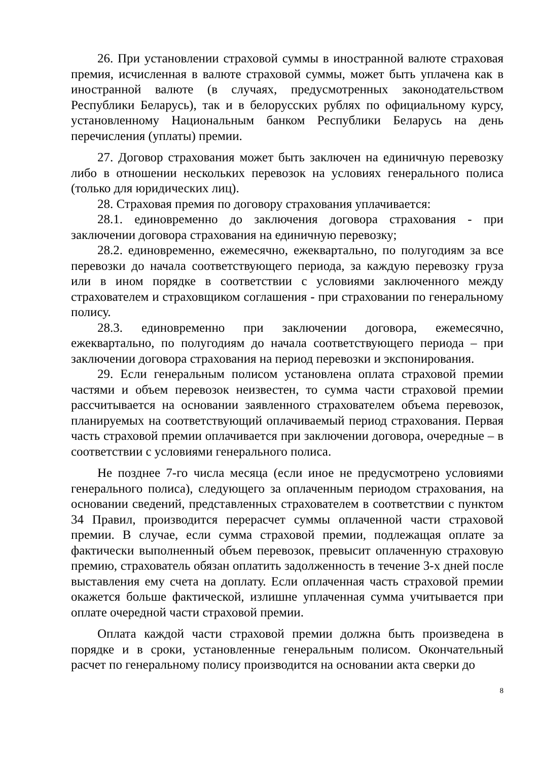26. При установлении страховой суммы в иностранной валюте страховая премия, исчисленная в валюте страховой суммы, может быть уплачена как в иностранной валюте (в случаях, предусмотренных законодательством Республики Беларусь), так и в белорусских рублях по официальному курсу, установленному Национальным банком Республики Беларусь на день перечисления (уплаты) премии.
27. Договор страхования может быть заключен на единичную перевозку либо в отношении нескольких перевозок на условиях генерального полиса (только для юридических лиц).
28. Страховая премия по договору страхования уплачивается:
28.1. единовременно до заключения договора страхования - при заключении договора страхования на единичную перевозку;
28.2. единовременно, ежемесячно, ежеквартально, по полугодиям за все перевозки до начала соответствующего периода, за каждую перевозку груза или в ином порядке в соответствии с условиями заключенного между страхователем и страховщиком соглашения - при страховании по генеральному полису.
28.3. единовременно при заключении договора, ежемесячно, ежеквартально, по полугодиям до начала соответствующего периода – при заключении договора страхования на период перевозки и экспонирования.
29. Если генеральным полисом установлена оплата страховой премии частями и объем перевозок неизвестен, то сумма части страховой премии рассчитывается на основании заявленного страхователем объема перевозок, планируемых на соответствующий оплачиваемый период страхования. Первая часть страховой премии оплачивается при заключении договора, очередные – в соответствии с условиями генерального полиса.
Не позднее 7-го числа месяца (если иное не предусмотрено условиями генерального полиса), следующего за оплаченным периодом страхования, на основании сведений, представленных страхователем в соответствии с пунктом 34 Правил, производится перерасчет суммы оплаченной части страховой премии. В случае, если сумма страховой премии, подлежащая оплате за фактически выполненный объем перевозок, превысит оплаченную страховую премию, страхователь обязан оплатить задолженность в течение 3-х дней после выставления ему счета на доплату. Если оплаченная часть страховой премии окажется больше фактической, излишне уплаченная сумма учитывается при оплате очередной части страховой премии.
Оплата каждой части страховой премии должна быть произведена в порядке и в сроки, установленные генеральным полисом. Окончательный расчет по генеральному полису производится на основании акта сверки до
8